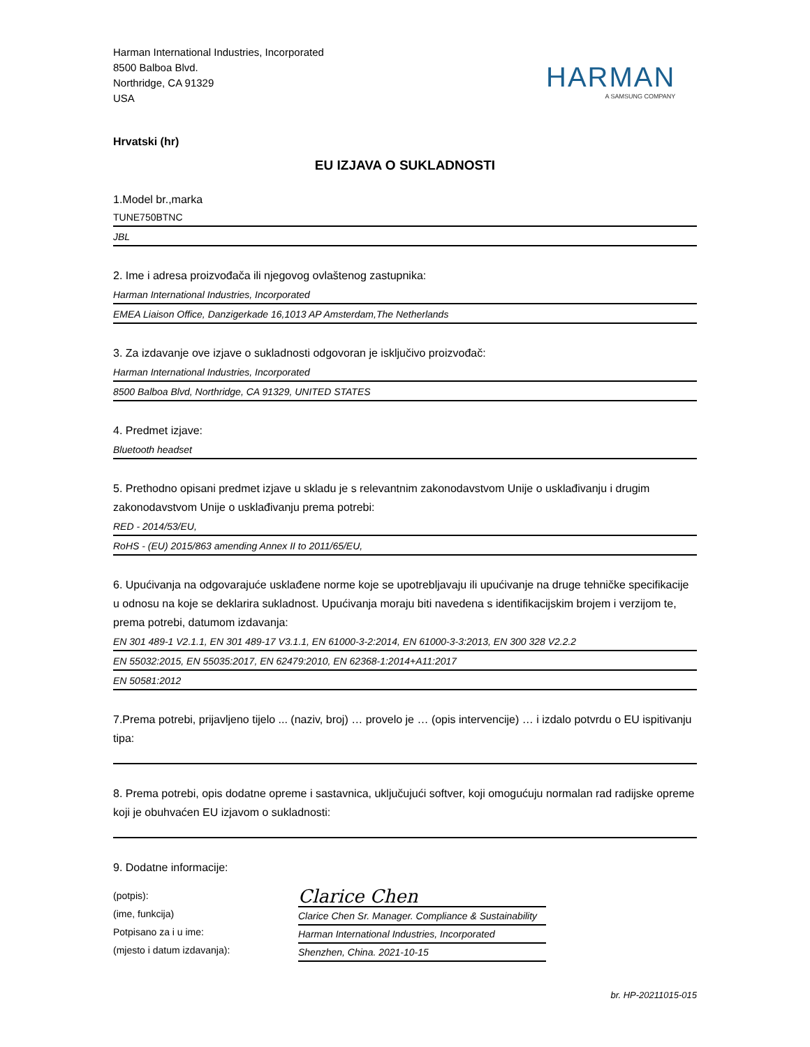Harman International Industries, Incorporated
8500 Balboa Blvd.
Northridge, CA 91329
USA
HARMAN
A SAMSUNG COMPANY
Hrvatski (hr)
EU IZJAVA O SUKLADNOSTI
1.Model br.,marka
TUNE750BTNC
JBL
2. Ime i adresa proizvođača ili njegovog ovlaštenog zastupnika:
Harman International Industries, Incorporated
EMEA Liaison Office, Danzigerkade 16,1013 AP Amsterdam,The Netherlands
3. Za izdavanje ove izjave o sukladnosti odgovoran je isključivo proizvođač:
Harman International Industries, Incorporated
8500 Balboa Blvd, Northridge, CA 91329, UNITED STATES
4. Predmet izjave:
Bluetooth headset
5. Prethodno opisani predmet izjave u skladu je s relevantnim zakonodavstvom Unije o usklađivanju i drugim zakonodavstvom Unije o usklađivanju prema potrebi:
RED - 2014/53/EU,
RoHS - (EU) 2015/863 amending Annex II to 2011/65/EU,
6. Upućivanja na odgovarajuće usklađene norme koje se upotrebljavaju ili upućivanje na druge tehničke specifikacije u odnosu na koje se deklarira sukladnost. Upućivanja moraju biti navedena s identifikacijskim brojem i verzijom te, prema potrebi, datumom izdavanja:
EN 301 489-1 V2.1.1, EN 301 489-17 V3.1.1, EN 61000-3-2:2014, EN 61000-3-3:2013, EN 300 328 V2.2.2
EN 55032:2015, EN 55035:2017, EN 62479:2010, EN 62368-1:2014+A11:2017
EN 50581:2012
7.Prema potrebi, prijavljeno tijelo ... (naziv, broj) … provelo je … (opis intervencije) … i izdalo potvrdu o EU ispitivanju tipa:
8. Prema potrebi, opis dodatne opreme i sastavnica, uključujući softver, koji omogućuju normalan rad radijske opreme koji je obuhvaćen EU izjavom o sukladnosti:
9. Dodatne informacije:
(potpis):
(ime, funkcija)
Potpisano za i u ime:
(mjesto i datum izdavanja):
Clarice Chen
Clarice Chen Sr. Manager. Compliance & Sustainability
Harman International Industries, Incorporated
Shenzhen, China. 2021-10-15
br. HP-20211015-015